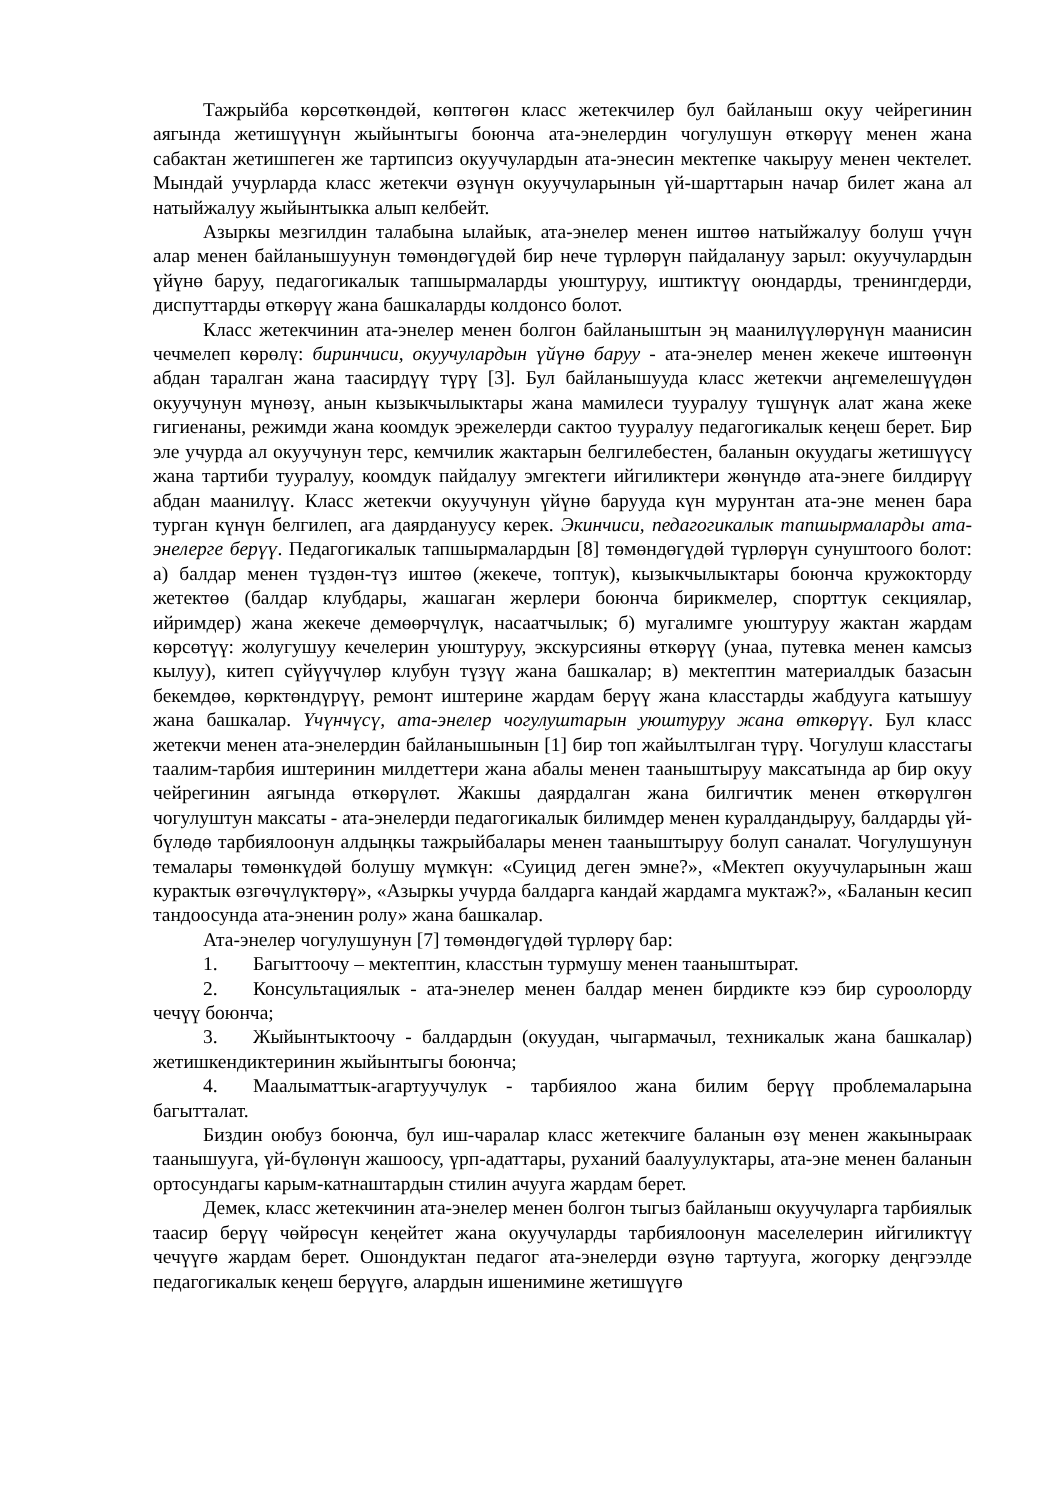Тажрыйба көрсөткөндөй, көптөгөн класс жетекчилер бул байланыш окуу чейрегинин аягында жетишүүнүн жыйынтыгы боюнча ата-энелердин чогулушун өткөрүү менен жана сабактан жетишпеген же тартипсиз окуучулардын ата-энесин мектепке чакыруу менен чектелет. Мындай учурларда класс жетекчи өзүнүн окуучуларынын үй-шарттарын начар билет жана ал натыйжалуу жыйынтыкка алып келбейт.
Азыркы мезгилдин талабына ылайык, ата-энелер менен иштөө натыйжалуу болуш үчүн алар менен байланышуунун төмөндөгүдөй бир нече түрлөрүн пайдалануу зарыл: окуучулардын үйүнө баруу, педагогикалык тапшырмаларды уюштуруу, иштиктүү оюндарды, тренингдерди, диспуттарды өткөрүү жана башкаларды колдонсо болот.
Класс жетекчинин ата-энелер менен болгон байланыштын эң маанилүүлөрүнүн маанисин чечмелеп көрөлү: биринчиси, окуучулардын үйүнө баруу - ата-энелер менен жекече иштөөнүн абдан таралган жана таасирдүү түрү [3]. Бул байланышууда класс жетекчи аңгемелешүүдөн окуучунун мүнөзү, анын кызыкчылыктары жана мамилеси тууралуу түшүнүк алат жана жеке гигиенаны, режимди жана коомдук эрежелерди сактоо тууралуу педагогикалык кеңеш берет. Бир эле учурда ал окуучунун терс, кемчилик жактарын белгилебестен, баланын окуудагы жетишүүсү жана тартиби тууралуу, коомдук пайдалуу эмгектеги ийгиликтери жөнүндө ата-энеге билдирүү абдан маанилүү. Класс жетекчи окуучунун үйүнө барууда күн мурунтан ата-эне менен бара турган күнүн белгилеп, ага даярдануусу керек. Экинчиси, педагогикалык тапшырмаларды ата-энелерге берүү. Педагогикалык тапшырмалардын [8] төмөндөгүдөй түрлөрүн сунуштоого болот: а) балдар менен түздөн-түз иштөө (жекече, топтук), кызыкчылыктары боюнча кружокторду жетектөө (балдар клубдары, жашаган жерлери боюнча бирикмелер, спорттук секциялар, ийримдер) жана жекече демөөрчүлүк, насаатчылык; б) мугалимге уюштуруу жактан жардам көрсөтүү: жолугушуу кечелерин уюштуруу, экскурсияны өткөрүү (унаа, путевка менен камсыз кылуу), китеп сүйүүчүлөр клубун түзүү жана башкалар; в) мектептин материалдык базасын бекемдөө, көрктөндүрүү, ремонт иштерине жардам берүү жана класстарды жабдууга катышуу жана башкалар. Үчүнчүсү, ата-энелер чогулуштарын уюштуруу жана өткөрүү. Бул класс жетекчи менен ата-энелердин байланышынын [1] бир топ жайылтылган түрү. Чогулуш класстагы таалим-тарбия иштеринин милдеттери жана абалы менен тааныштыруу максатында ар бир окуу чейрегинин аягында өткөрүлөт. Жакшы даярдалган жана билгичтик менен өткөрүлгөн чогулуштун максаты - ата-энелерди педагогикалык билимдер менен куралдандыруу, балдарды үй-бүлөдө тарбиялоонун алдыңкы тажрыйбалары менен тааныштыруу болуп саналат. Чогулушунун темалары төмөнкүдөй болушу мүмкүн: «Суицид деген эмне?», «Мектеп окуучуларынын жаш курактык өзгөчүлүктөрү», «Азыркы учурда балдарга кандай жардамга муктаж?», «Баланын кесип тандоосунда ата-эненин ролу» жана башкалар.
Ата-энелер чогулушунун [7] төмөндөгүдөй түрлөрү бар:
1. Багыттоочу – мектептин, класстын турмушу менен тааныштырат.
2. Консультациялык - ата-энелер менен балдар менен бирдикте кээ бир суроолорду чечүү боюнча;
3. Жыйынтыктоочу - балдардын (окуудан, чыгармачыл, техникалык жана башкалар) жетишкендиктеринин жыйынтыгы боюнча;
4. Маалыматтык-агартуучулук - тарбиялоо жана билим берүү проблемаларына багытталат.
Биздин оюбуз боюнча, бул иш-чаралар класс жетекчиге баланын өзү менен жакыныраак таанышууга, үй-бүлөнүн жашоосу, үрп-адаттары, руханий баалуулуктары, ата-эне менен баланын ортосундагы карым-катнаштардын стилин ачууга жардам берет.
Демек, класс жетекчинин ата-энелер менен болгон тыгыз байланыш окуучуларга тарбиялык таасир берүү чөйрөсүн кеңейтет жана окуучуларды тарбиялоонун маселелерин ийгиликтүү чечүүгө жардам берет. Ошондуктан педагог ата-энелерди өзүнө тартууга, жогорку деңгээлде педагогикалык кеңеш берүүгө, алардын ишенимине жетишүүгө